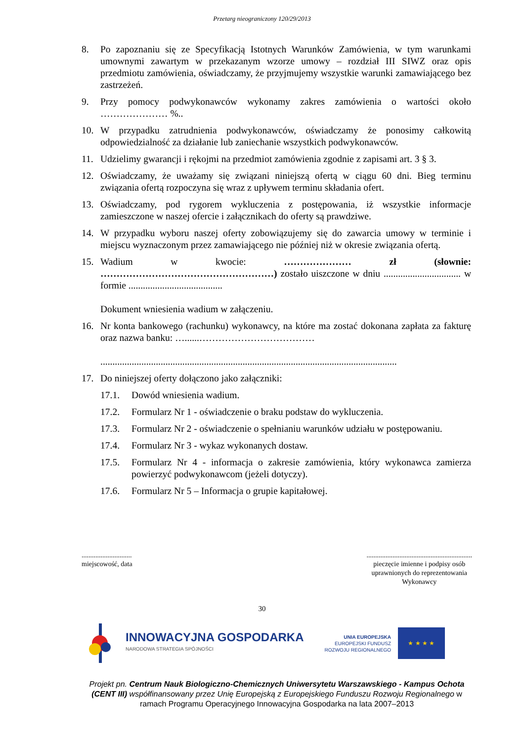Przetarg nieograniczony 120/29/2013
8. Po zapoznaniu się ze Specyfikacją Istotnych Warunków Zamówienia, w tym warunkami umownymi zawartym w przekazanym wzorze umowy – rozdział III SIWZ oraz opis przedmiotu zamówienia, oświadczamy, że przyjmujemy wszystkie warunki zamawiającego bez zastrzeżeń.
9. Przy pomocy podwykonawców wykonamy zakres zamówienia o wartości około ………………… %..
10. W przypadku zatrudnienia podwykonawców, oświadczamy że ponosimy całkowitą odpowiedzialność za działanie lub zaniechanie wszystkich podwykonawców.
11. Udzielimy gwarancji i rękojmi na przedmiot zamówienia zgodnie z zapisami art. 3 § 3.
12. Oświadczamy, że uważamy się związani niniejszą ofertą w ciągu 60 dni. Bieg terminu związania ofertą rozpoczyna się wraz z upływem terminu składania ofert.
13. Oświadczamy, pod rygorem wykluczenia z postępowania, iż wszystkie informacje zamieszczone w naszej ofercie i załącznikach do oferty są prawdziwe.
14. W przypadku wyboru naszej oferty zobowiązujemy się do zawarcia umowy w terminie i miejscu wyznaczonym przez zamawiającego nie później niż w okresie związania ofertą.
15. Wadium w kwocie: ………………… zł (słownie: ………………………………………………) zostało uiszczone w dniu ................................ w formie .......................................
Dokument wniesienia wadium w załączeniu.
16. Nr konta bankowego (rachunku) wykonawcy, na które ma zostać dokonana zapłata za fakturę oraz nazwa banku: …......………………………………
...........................................................................................................................
17. Do niniejszej oferty dołączono jako załączniki:
17.1. Dowód wniesienia wadium.
17.2. Formularz Nr 1 - oświadczenie o braku podstaw do wykluczenia.
17.3. Formularz Nr 2 - oświadczenie o spełnianiu warunków udziału w postępowaniu.
17.4. Formularz Nr 3 - wykaz wykonanych dostaw.
17.5. Formularz Nr 4 - informacja o zakresie zamówienia, który wykonawca zamierza powierzyć podwykonawcom (jeżeli dotyczy).
17.6. Formularz Nr 5 – Informacja o grupie kapitałowej.
.............................
miejscowość, data
.............................................................
pieczęcie imienne i podpisy osób
uprawnionych do reprezentowania
Wykonawcy
30
INNOWACYJNA GOSPODARKA
NARODOWA STRATEGIA SPÓJNOŚCI
UNIA EUROPEJSKA
EUROPEJSKI FUNDUSZ
ROZWOJU REGIONALNEGO
★ ★ ★ ★
Projekt pn. Centrum Nauk Biologiczno-Chemicznych Uniwersytetu Warszawskiego - Kampus Ochota (CENT III) współfinansowany przez Unię Europejską z Europejskiego Funduszu Rozwoju Regionalnego w ramach Programu Operacyjnego Innowacyjna Gospodarka na lata 2007–2013